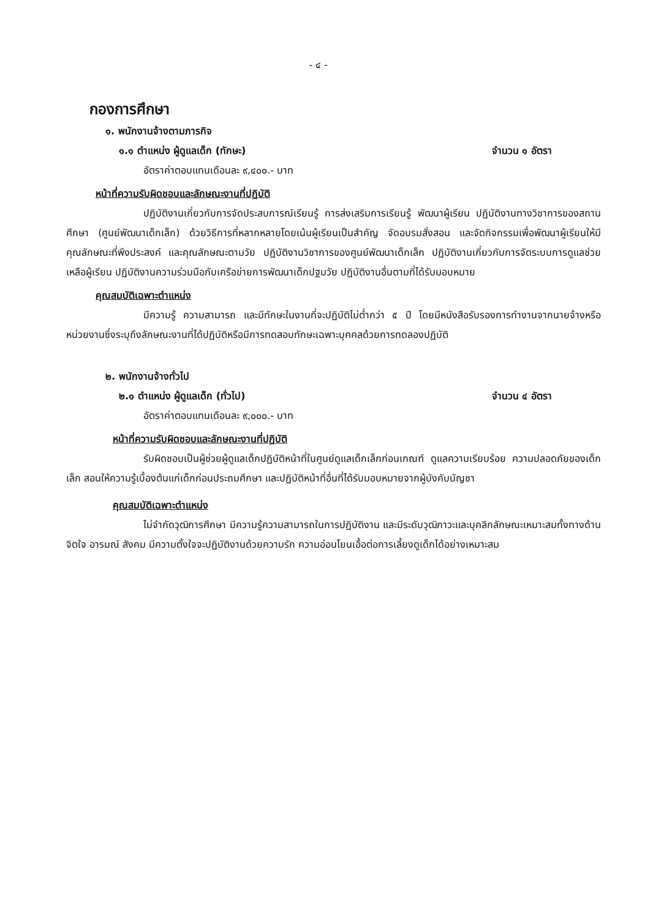- ๔ -
กองการศึกษา
๑. พนักงานจ้างตามภารกิจ
๑.๑ ตำแหน่ง ผู้ดูแลเด็ก (ทักษะ) จำนวน ๑ อัตรา
อัตราค่าตอบแทนเดือนละ ๙,๔๐๐.- บาท
หน้าที่ความรับผิดชอบและลักษณะงานที่ปฏิบัติ
ปฏิบัติงานเกี่ยวกับการจัดประสบการณ์เรียนรู้ การส่งเสริมการเรียนรู้ พัฒนาผู้เรียน ปฏิบัติงานทางวิชาการของสถานศึกษา (ศูนย์พัฒนาเด็กเล็ก) ด้วยวิธีการที่หลากหลายโดยเน้นผู้เรียนเป็นสำคัญ จัดอบรมสั่งสอน และจัดกิจกรรมเพื่อพัฒนาผู้เรียนให้มีคุณลักษณะที่พึงประสงค์ และคุณลักษณะตามวัย ปฏิบัติงานวิชาการของศูนย์พัฒนาเด็กเล็ก ปฏิบัติงานเกี่ยวกับการจัดระบบการดูแลช่วยเหลือผู้เรียน ปฏิบัติงานความร่วมมือกับเครือข่ายการพัฒนาเด็กปฐมวัย ปฏิบัติงานอื่นตามที่ได้รับมอบหมาย
คุณสมบัติเฉพาะตำแหน่ง
มีความรู้ ความสามารถ และมีทักษะในงานที่จะปฏิบัติไม่ต่ำกว่า ๕ ปี โดยมีหนังสือรับรองการทำงานจากนายจ้างหรือหน่วยงานซึ่งระบุถึงลักษณะงานที่ได้ปฏิบัติหรือมีการทดสอบทักษะเฉพาะบุคคลด้วยการทดลองปฏิบัติ
๒. พนักงานจ้างทั่วไป
๒.๑ ตำแหน่ง ผู้ดูแลเด็ก (ทั่วไป) จำนวน ๔ อัตรา
อัตราค่าตอบแทนเดือนละ ๙,๐๐๐.- บาท
หน้าที่ความรับผิดชอบและลักษณะงานที่ปฏิบัติ
รับผิดชอบเป็นผู้ช่วยผู้ดูแลเด็กปฏิบัติหน้าที่ในศูนย์ดูแลเด็กเล็กก่อนเกณฑ์ ดูแลความเรียบร้อย ความปลอดภัยของเด็กเล็ก สอนให้ความรู้เบื้องต้นแก่เด็กก่อนประถมศึกษา และปฏิบัติหน้าที่อื่นที่ได้รับมอบหมายจากผู้บังคับบัญชา
คุณสมบัติเฉพาะตำแหน่ง
ไม่จำกัดวุฒิการศึกษา มีความรู้ความสามารถในการปฏิบัติงาน และมีระดับวุฒิภาวะและบุคลิกลักษณะเหมาะสมทั้งทางด้านจิตใจ อารมณ์ สังคม มีความตั้งใจจะปฏิบัติงานด้วยความรัก ความอ่อนโยนเอื้อต่อการเลี้ยงดูเด็กได้อย่างเหมาะสม